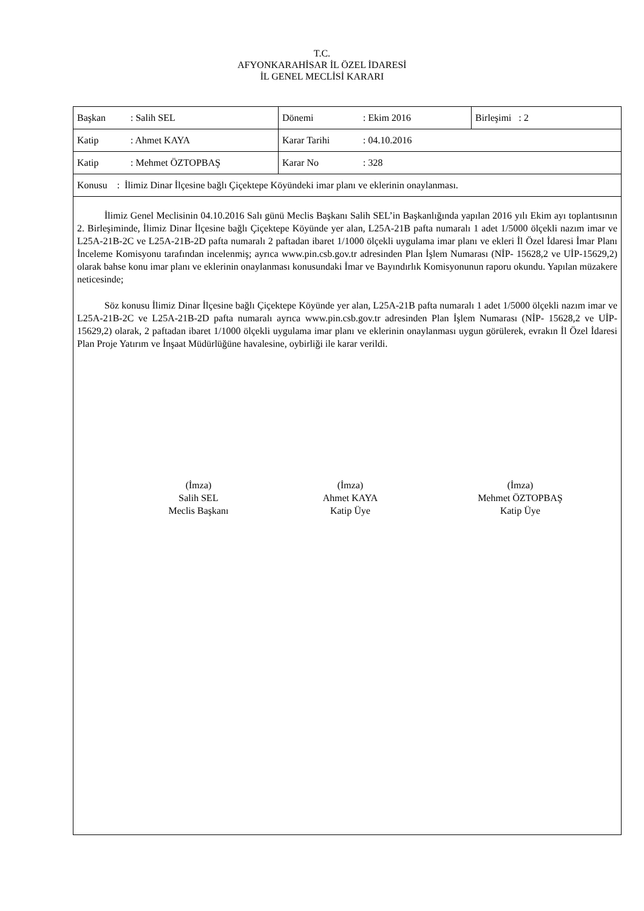T.C.
AFYONKARAHİSAR İL ÖZEL İDARESİ
İL GENEL MECLİSİ KARARI
| Başkan : Salih SEL | Dönemi : Ekim 2016 | Birleşimi : 2 |
| Katip : Ahmet KAYA | Karar Tarihi : 04.10.2016 | |
| Katip : Mehmet ÖZTOPBAŞ | Karar No : 328 | |
| Konusu : İlimiz Dinar İlçesine bağlı Çiçektepe Köyündeki imar planı ve eklerinin onaylanması. | | |
İlimiz Genel Meclisinin 04.10.2016 Salı günü Meclis Başkanı Salih SEL’in Başkanlığında yapılan 2016 yılı Ekim ayı toplantısının 2. Birleşiminde, İlimiz Dinar İlçesine bağlı Çiçektepe Köyünde yer alan, L25A-21B pafta numaralı 1 adet 1/5000 ölçekli nazım imar ve L25A-21B-2C ve L25A-21B-2D pafta numaralı 2 paftadan ibaret 1/1000 ölçekli uygulama imar planı ve ekleri İl Özel İdaresi İmar Planı İnceleme Komisyonu tarafından incelenmiş; ayrıca www.pin.csb.gov.tr adresinden Plan İşlem Numarası (NİP- 15628,2 ve UİP-15629,2) olarak bahse konu imar planı ve eklerinin onaylanması konusundaki İmar ve Bayındırlık Komisyonunun raporu okundu. Yapılan müzakere neticesinde;
Söz konusu İlimiz Dinar İlçesine bağlı Çiçektepe Köyünde yer alan, L25A-21B pafta numaralı 1 adet 1/5000 ölçekli nazım imar ve L25A-21B-2C ve L25A-21B-2D pafta numaralı ayrıca www.pin.csb.gov.tr adresinden Plan İşlem Numarası (NİP- 15628,2 ve UİP-15629,2) olarak, 2 paftadan ibaret 1/1000 ölçekli uygulama imar planı ve eklerinin onaylanması uygun görülerek, evrakın İl Özel İdaresi Plan Proje Yatırım ve İnşaat Müdürlüğüne havalesine, oybirliği ile karar verildi.
(İmza)
Salih SEL
Meclis Başkanı
(İmza)
Ahmet KAYA
Katip Üye
(İmza)
Mehmet ÖZTOPBAŞ
Katip Üye